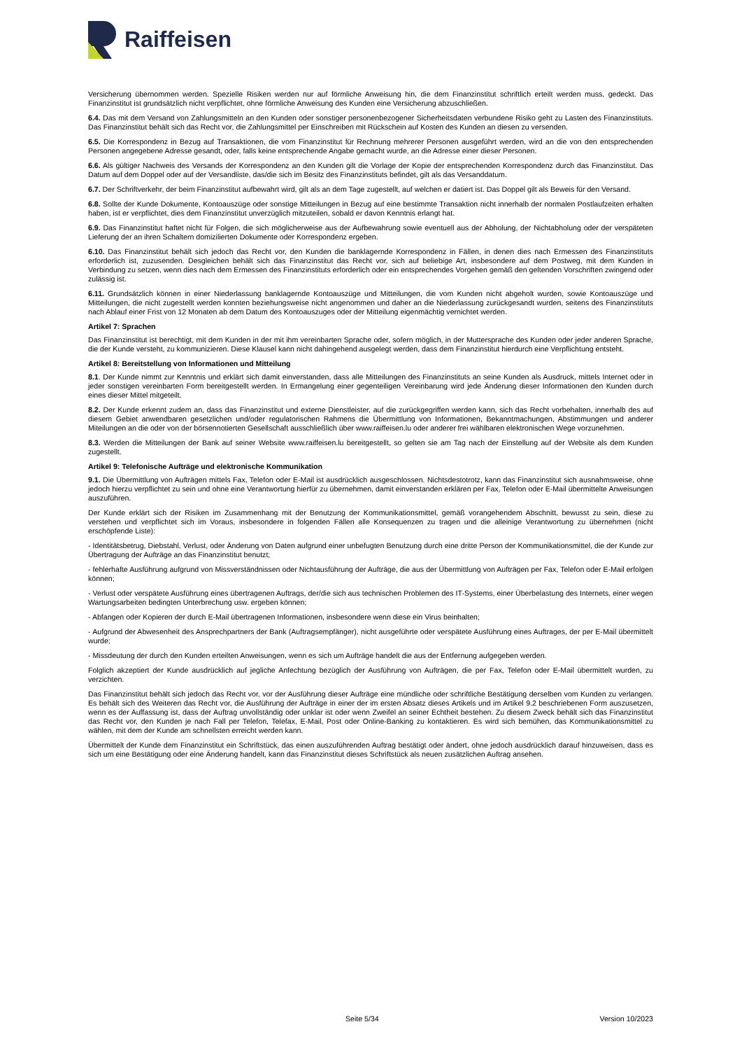Raiffeisen
Versicherung übernommen werden. Spezielle Risiken werden nur auf förmliche Anweisung hin, die dem Finanzinstitut schriftlich erteilt werden muss, gedeckt. Das Finanzinstitut ist grundsätzlich nicht verpflichtet, ohne förmliche Anweisung des Kunden eine Versicherung abzuschließen.
6.4. Das mit dem Versand von Zahlungsmitteln an den Kunden oder sonstiger personenbezogener Sicherheitsdaten verbundene Risiko geht zu Lasten des Finanzinstituts. Das Finanzinstitut behält sich das Recht vor, die Zahlungsmittel per Einschreiben mit Rückschein auf Kosten des Kunden an diesen zu versenden.
6.5. Die Korrespondenz in Bezug auf Transaktionen, die vom Finanzinstitut für Rechnung mehrerer Personen ausgeführt werden, wird an die von den entsprechenden Personen angegebene Adresse gesandt, oder, falls keine entsprechende Angabe gemacht wurde, an die Adresse einer dieser Personen.
6.6. Als gültiger Nachweis des Versands der Korrespondenz an den Kunden gilt die Vorlage der Kopie der entsprechenden Korrespondenz durch das Finanzinstitut. Das Datum auf dem Doppel oder auf der Versandliste, das/die sich im Besitz des Finanzinstituts befindet, gilt als das Versanddatum.
6.7. Der Schriftverkehr, der beim Finanzinstitut aufbewahrt wird, gilt als an dem Tage zugestellt, auf welchen er datiert ist. Das Doppel gilt als Beweis für den Versand.
6.8. Sollte der Kunde Dokumente, Kontoauszüge oder sonstige Mitteilungen in Bezug auf eine bestimmte Transaktion nicht innerhalb der normalen Postlaufzeiten erhalten haben, ist er verpflichtet, dies dem Finanzinstitut unverzüglich mitzuteilen, sobald er davon Kenntnis erlangt hat.
6.9. Das Finanzinstitut haftet nicht für Folgen, die sich möglicherweise aus der Aufbewahrung sowie eventuell aus der Abholung, der Nichtabholung oder der verspäteten Lieferung der an ihren Schaltern domizilierten Dokumente oder Korrespondenz ergeben.
6.10. Das Finanzinstitut behält sich jedoch das Recht vor, den Kunden die banklagernde Korrespondenz in Fällen, in denen dies nach Ermessen des Finanzinstituts erforderlich ist, zuzusenden. Desgleichen behält sich das Finanzinstitut das Recht vor, sich auf beliebige Art, insbesondere auf dem Postweg, mit dem Kunden in Verbindung zu setzen, wenn dies nach dem Ermessen des Finanzinstituts erforderlich oder ein entsprechendes Vorgehen gemäß den geltenden Vorschriften zwingend oder zulässig ist.
6.11. Grundsätzlich können in einer Niederlassung banklagernde Kontoauszüge und Mitteilungen, die vom Kunden nicht abgeholt wurden, sowie Kontoauszüge und Mitteilungen, die nicht zugestellt werden konnten beziehungsweise nicht angenommen und daher an die Niederlassung zurückgesandt wurden, seitens des Finanzinstituts nach Ablauf einer Frist von 12 Monaten ab dem Datum des Kontoauszuges oder der Mitteilung eigenmächtig vernichtet werden.
Artikel 7: Sprachen
Das Finanzinstitut ist berechtigt, mit dem Kunden in der mit ihm vereinbarten Sprache oder, sofern möglich, in der Muttersprache des Kunden oder jeder anderen Sprache, die der Kunde versteht, zu kommunizieren. Diese Klausel kann nicht dahingehend ausgelegt werden, dass dem Finanzinstitut hierdurch eine Verpflichtung entsteht.
Artikel 8: Bereitstellung von Informationen und Mitteilung
8.1. Der Kunde nimmt zur Kenntnis und erklärt sich damit einverstanden, dass alle Mitteilungen des Finanzinstituts an seine Kunden als Ausdruck, mittels Internet oder in jeder sonstigen vereinbarten Form bereitgestellt werden. In Ermangelung einer gegenteiligen Vereinbarung wird jede Änderung dieser Informationen den Kunden durch eines dieser Mittel mitgeteilt.
8.2. Der Kunde erkennt zudem an, dass das Finanzinstitut und externe Dienstleister, auf die zurückgegriffen werden kann, sich das Recht vorbehalten, innerhalb des auf diesem Gebiet anwendbaren gesetzlichen und/oder regulatorischen Rahmens die Übermittlung von Informationen, Bekanntmachungen, Abstimmungen und anderer Miteilungen an die oder von der börsennotierten Gesellschaft ausschließlich über www.raiffeisen.lu oder anderer frei wählbaren elektronischen Wege vorzunehmen.
8.3. Werden die Mitteilungen der Bank auf seiner Website www.raiffeisen.lu bereitgestellt, so gelten sie am Tag nach der Einstellung auf der Website als dem Kunden zugestellt.
Artikel 9: Telefonische Aufträge und elektronische Kommunikation
9.1. Die Übermittlung von Aufträgen mittels Fax, Telefon oder E-Mail ist ausdrücklich ausgeschlossen. Nichtsdestotrotz, kann das Finanzinstitut sich ausnahmsweise, ohne jedoch hierzu verpflichtet zu sein und ohne eine Verantwortung hierfür zu übernehmen, damit einverstanden erklären per Fax, Telefon oder E-Mail übermittelte Anweisungen auszuführen.
Der Kunde erklärt sich der Risiken im Zusammenhang mit der Benutzung der Kommunikationsmittel, gemäß vorangehendem Abschnitt, bewusst zu sein, diese zu verstehen und verpflichtet sich im Voraus, insbesondere in folgenden Fällen alle Konsequenzen zu tragen und die alleinige Verantwortung zu übernehmen (nicht erschöpfende Liste):
- Identitätsbetrug, Diebstahl, Verlust, oder Änderung von Daten aufgrund einer unbefugten Benutzung durch eine dritte Person der Kommunikationsmittel, die der Kunde zur Übertragung der Aufträge an das Finanzinstitut benutzt;
- fehlerhafte Ausführung aufgrund von Missverständnissen oder Nichtausführung der Aufträge, die aus der Übermittlung von Aufträgen per Fax, Telefon oder E-Mail erfolgen können;
- Verlust oder verspätete Ausführung eines übertragenen Auftrags, der/die sich aus technischen Problemen des IT-Systems, einer Überbelastung des Internets, einer wegen Wartungsarbeiten bedingten Unterbrechung usw. ergeben können;
- Abfangen oder Kopieren der durch E-Mail übertragenen Informationen, insbesondere wenn diese ein Virus beinhalten;
- Aufgrund der Abwesenheit des Ansprechpartners der Bank (Auftragsempfänger), nicht ausgeführte oder verspätete Ausführung eines Auftrages, der per E-Mail übermittelt wurde;
- Missdeutung der durch den Kunden erteilten Anweisungen, wenn es sich um Aufträge handelt die aus der Entfernung aufgegeben werden.
Folglich akzeptiert der Kunde ausdrücklich auf jegliche Anfechtung bezüglich der Ausführung von Aufträgen, die per Fax, Telefon oder E-Mail übermittelt wurden, zu verzichten.
Das Finanzinstitut behält sich jedoch das Recht vor, vor der Ausführung dieser Aufträge eine mündliche oder schriftliche Bestätigung derselben vom Kunden zu verlangen. Es behält sich des Weiteren das Recht vor, die Ausführung der Aufträge in einer der im ersten Absatz dieses Artikels und im Artikel 9.2 beschriebenen Form auszusetzen, wenn es der Auffassung ist, dass der Auftrag unvollständig oder unklar ist oder wenn Zweifel an seiner Echtheit bestehen. Zu diesem Zweck behält sich das Finanzinstitut das Recht vor, den Kunden je nach Fall per Telefon, Telefax, E-Mail, Post oder Online-Banking zu kontaktieren. Es wird sich bemühen, das Kommunikationsmittel zu wählen, mit dem der Kunde am schnellsten erreicht werden kann.
Übermittelt der Kunde dem Finanzinstitut ein Schriftstück, das einen auszuführenden Auftrag bestätigt oder ändert, ohne jedoch ausdrücklich darauf hinzuweisen, dass es sich um eine Bestätigung oder eine Änderung handelt, kann das Finanzinstitut dieses Schriftstück als neuen zusätzlichen Auftrag ansehen.
Seite 5/34 Version 10/2023